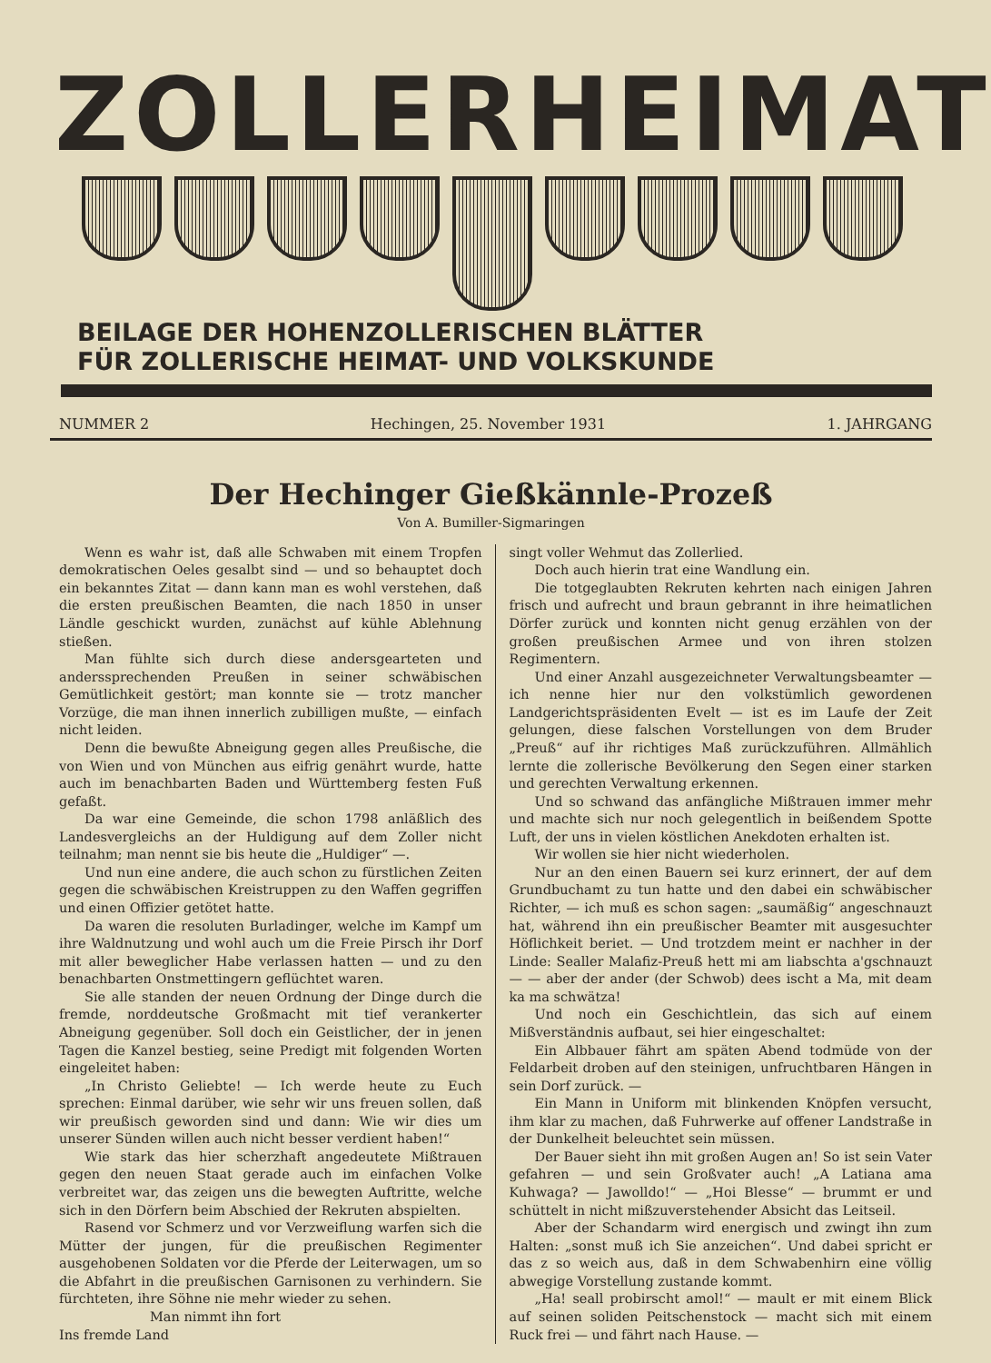ZOLLERHEIMAT
BEILAGE DER HOHENZOLLERISCHEN BLÄTTER
FÜR ZOLLERISCHE HEIMAT- UND VOLKSKUNDE
NUMMER 2 Hechingen, 25. November 1931 1. JAHRGANG
Der Hechinger Gießkännle-Prozeß
Von A. Bumiller-Sigmaringen
Wenn es wahr ist, daß alle Schwaben mit einem Tropfen demokratischen Oeles gesalbt sind — und so behauptet doch ein bekanntes Zitat — dann kann man es wohl verstehen, daß die ersten preußischen Beamten, die nach 1850 in unser Ländle geschickt wurden, zunächst auf kühle Ablehnung stießen.
Man fühlte sich durch diese andersgearteten und anderssprechenden Preußen in seiner schwäbischen Gemütlichkeit gestört; man konnte sie — trotz mancher Vorzüge, die man ihnen innerlich zubilligen mußte, — einfach nicht leiden.
Denn die bewußte Abneigung gegen alles Preußische, die von Wien und von München aus eifrig genährt wurde, hatte auch im benachbarten Baden und Württemberg festen Fuß gefaßt.
Da war eine Gemeinde, die schon 1798 anläßlich des Landesvergleichs an der Huldigung auf dem Zoller nicht teilnahm; man nennt sie bis heute die „Huldiger“ —.
Und nun eine andere, die auch schon zu fürstlichen Zeiten gegen die schwäbischen Kreistruppen zu den Waffen gegriffen und einen Offizier getötet hatte.
Da waren die resoluten Burladinger, welche im Kampf um ihre Waldnutzung und wohl auch um die Freie Pirsch ihr Dorf mit aller beweglicher Habe verlassen hatten — und zu den benachbarten Onstmettingern geflüchtet waren.
Sie alle standen der neuen Ordnung der Dinge durch die fremde, norddeutsche Großmacht mit tief verankerter Abneigung gegenüber. Soll doch ein Geistlicher, der in jenen Tagen die Kanzel bestieg, seine Predigt mit folgenden Worten eingeleitet haben:
„In Christo Geliebte! — Ich werde heute zu Euch sprechen: Einmal darüber, wie sehr wir uns freuen sollen, daß wir preußisch geworden sind und dann: Wie wir dies um unserer Sünden willen auch nicht besser verdient haben!“
Wie stark das hier scherzhaft angedeutete Mißtrauen gegen den neuen Staat gerade auch im einfachen Volke verbreitet war, das zeigen uns die bewegten Auftritte, welche sich in den Dörfern beim Abschied der Rekruten abspielten.
Rasend vor Schmerz und vor Verzweiflung warfen sich die Mütter der jungen, für die preußischen Regimenter ausgehobenen Soldaten vor die Pferde der Leiterwagen, um so die Abfahrt in die preußischen Garnisonen zu verhindern. Sie fürchteten, ihre Söhne nie mehr wieder zu sehen.
Man nimmt ihn fort
Ins fremde Land
singt voller Wehmut das Zollerlied.
Doch auch hierin trat eine Wandlung ein.
Die totgeglaubten Rekruten kehrten nach einigen Jahren frisch und aufrecht und braun gebrannt in ihre heimatlichen Dörfer zurück und konnten nicht genug erzählen von der großen preußischen Armee und von ihren stolzen Regimentern.
Und einer Anzahl ausgezeichneter Verwaltungsbeamter — ich nenne hier nur den volkstümlich gewordenen Landgerichtspräsidenten Evelt — ist es im Laufe der Zeit gelungen, diese falschen Vorstellungen von dem Bruder „Preuß“ auf ihr richtiges Maß zurückzuführen. Allmählich lernte die zollerische Bevölkerung den Segen einer starken und gerechten Verwaltung erkennen.
Und so schwand das anfängliche Mißtrauen immer mehr und machte sich nur noch gelegentlich in beißendem Spotte Luft, der uns in vielen köstlichen Anekdoten erhalten ist.
Wir wollen sie hier nicht wiederholen.
Nur an den einen Bauern sei kurz erinnert, der auf dem Grundbuchamt zu tun hatte und den dabei ein schwäbischer Richter, — ich muß es schon sagen: „saumäßig“ angeschnauzt hat, während ihn ein preußischer Beamter mit ausgesuchter Höflichkeit beriet. — Und trotzdem meint er nachher in der Linde: Sealler Malafiz-Preuß hett mi am liabschta a'gschnauzt — — aber der ander (der Schwob) dees ischt a Ma, mit deam ka ma schwätza!
Und noch ein Geschichtlein, das sich auf einem Mißverständnis aufbaut, sei hier eingeschaltet:
Ein Albbauer fährt am späten Abend todmüde von der Feldarbeit droben auf den steinigen, unfruchtbaren Hängen in sein Dorf zurück. —
Ein Mann in Uniform mit blinkenden Knöpfen versucht, ihm klar zu machen, daß Fuhrwerke auf offener Landstraße in der Dunkelheit beleuchtet sein müssen.
Der Bauer sieht ihn mit großen Augen an! So ist sein Vater gefahren — und sein Großvater auch! „A Latiana ama Kuhwaga? — Jawolldo!“ — „Hoi Blesse“ — brummt er und schüttelt in nicht mißzuverstehender Absicht das Leitseil.
Aber der Schandarm wird energisch und zwingt ihn zum Halten: „sonst muß ich Sie anzeichen“. Und dabei spricht er das z so weich aus, daß in dem Schwabenhirn eine völlig abwegige Vorstellung zustande kommt.
„Ha! seall probirscht amol!“ — mault er mit einem Blick auf seinen soliden Peitschenstock — macht sich mit einem Ruck frei — und fährt nach Hause. —